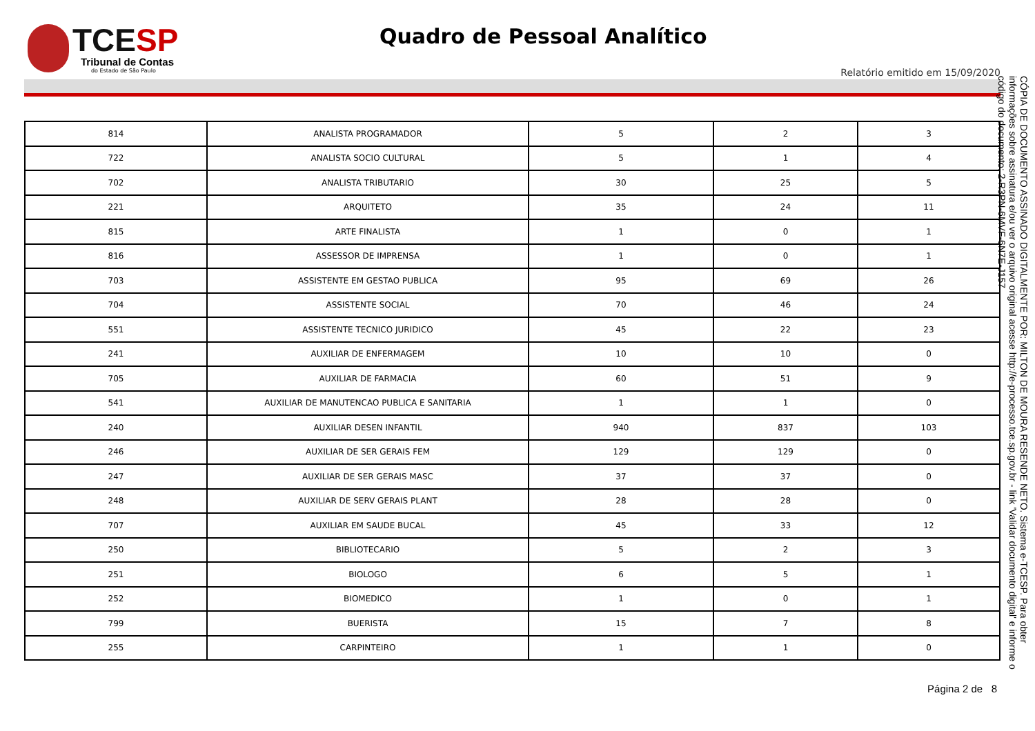TCESP
Tribunal de Contas
do Estado de São Paulo
Quadro de Pessoal Analítico
Relatório emitido em 15/09/2020
CÓPIA DE DOCUMENTO ASSINADO DIGITALMENTE POR: MILTON DE MOURA RESENDE NETO. Sistema e-TCESP. Para obter informações sobre assinatura e/ou ver o arquivo original acesse http://e-processo.tce.sp.gov.br - link 'Validar documento digital' e informe o código do documento: 2-R3PN-6MVF-6N7E-J157
| 814 | ANALISTA PROGRAMADOR | 5 | 2 | 3 |
| 722 | ANALISTA SOCIO CULTURAL | 5 | 1 | 4 |
| 702 | ANALISTA TRIBUTARIO | 30 | 25 | 5 |
| 221 | ARQUITETO | 35 | 24 | 11 |
| 815 | ARTE FINALISTA | 1 | 0 | 1 |
| 816 | ASSESSOR DE IMPRENSA | 1 | 0 | 1 |
| 703 | ASSISTENTE EM GESTAO PUBLICA | 95 | 69 | 26 |
| 704 | ASSISTENTE SOCIAL | 70 | 46 | 24 |
| 551 | ASSISTENTE TECNICO JURIDICO | 45 | 22 | 23 |
| 241 | AUXILIAR DE ENFERMAGEM | 10 | 10 | 0 |
| 705 | AUXILIAR DE FARMACIA | 60 | 51 | 9 |
| 541 | AUXILIAR DE MANUTENCAO PUBLICA E SANITARIA | 1 | 1 | 0 |
| 240 | AUXILIAR DESEN INFANTIL | 940 | 837 | 103 |
| 246 | AUXILIAR DE SER GERAIS FEM | 129 | 129 | 0 |
| 247 | AUXILIAR DE SER GERAIS MASC | 37 | 37 | 0 |
| 248 | AUXILIAR DE SERV GERAIS PLANT | 28 | 28 | 0 |
| 707 | AUXILIAR EM SAUDE BUCAL | 45 | 33 | 12 |
| 250 | BIBLIOTECARIO | 5 | 2 | 3 |
| 251 | BIOLOGO | 6 | 5 | 1 |
| 252 | BIOMEDICO | 1 | 0 | 1 |
| 799 | BUERISTA | 15 | 7 | 8 |
| 255 | CARPINTEIRO | 1 | 1 | 0 |
Página 2 de 8